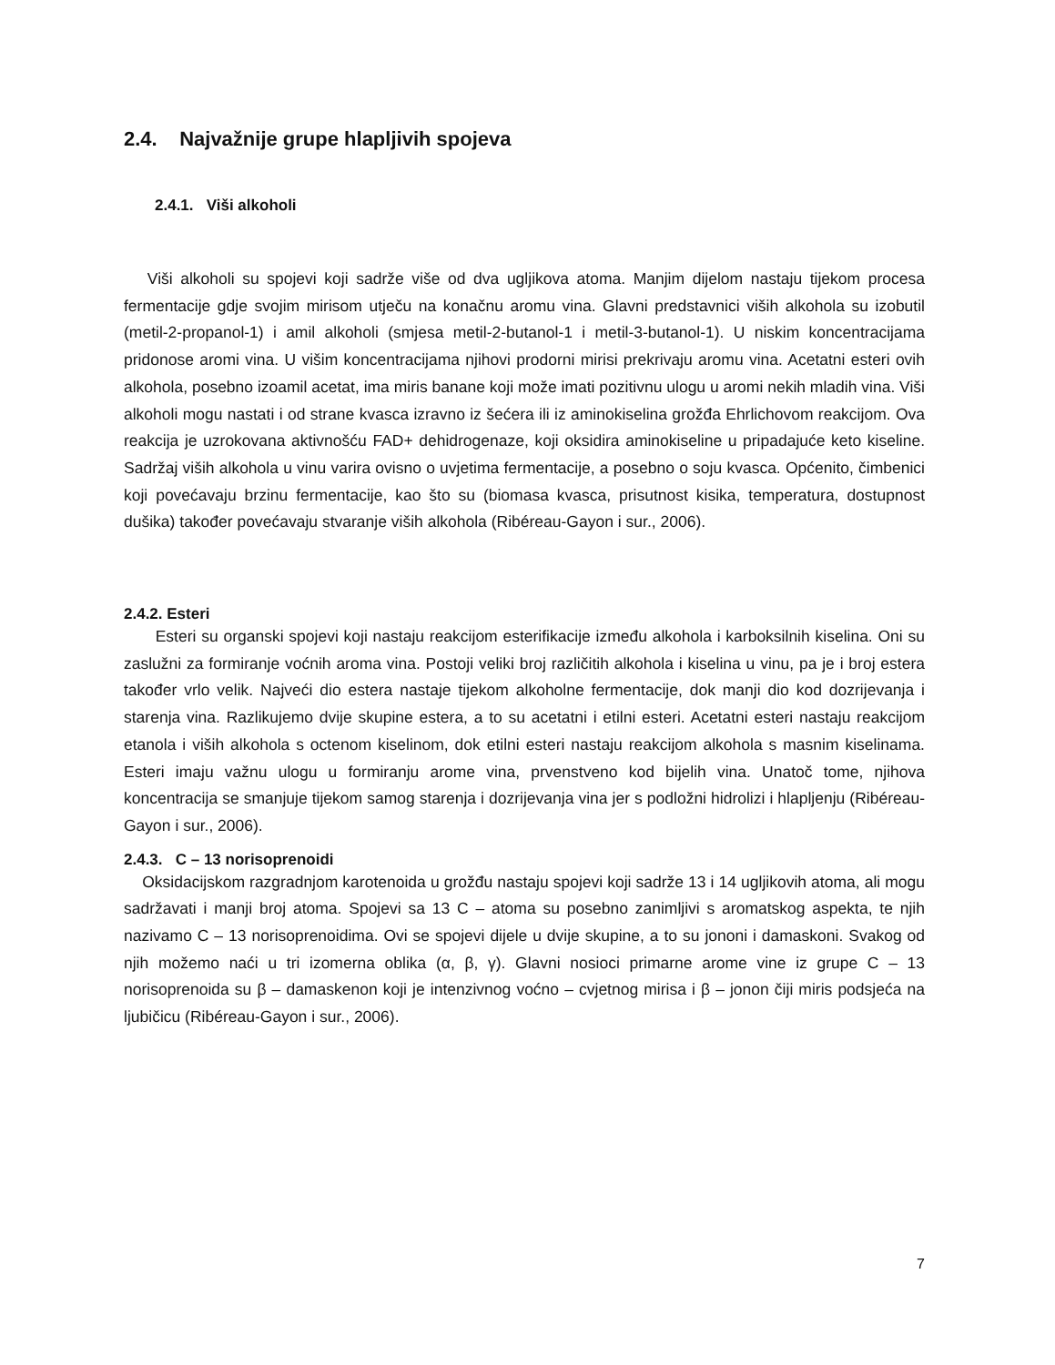2.4. Najvažnije grupe hlapljivih spojeva
2.4.1. Viši alkoholi
Viši alkoholi su spojevi koji sadrže više od dva ugljikova atoma. Manjim dijelom nastaju tijekom procesa fermentacije gdje svojim mirisom utječu na konačnu aromu vina. Glavni predstavnici viših alkohola su izobutil (metil-2-propanol-1) i amil alkoholi (smjesa metil-2-butanol-1 i metil-3-butanol-1). U niskim koncentracijama pridonose aromi vina. U višim koncentracijama njihovi prodorni mirisi prekrivaju aromu vina. Acetatni esteri ovih alkohola, posebno izoamil acetat, ima miris banane koji može imati pozitivnu ulogu u aromi nekih mladih vina. Viši alkoholi mogu nastati i od strane kvasca izravno iz šećera ili iz aminokiselina grožđa Ehrlichovom reakcijom. Ova reakcija je uzrokovana aktivnošću FAD+ dehidrogenaze, koji oksidira aminokiseline u pripadajuće keto kiseline. Sadržaj viših alkohola u vinu varira ovisno o uvjetima fermentacije, a posebno o soju kvasca. Općenito, čimbenici koji povećavaju brzinu fermentacije, kao što su (biomasa kvasca, prisutnost kisika, temperatura, dostupnost dušika) također povećavaju stvaranje viših alkohola (Ribéreau-Gayon i sur., 2006).
2.4.2. Esteri
Esteri su organski spojevi koji nastaju reakcijom esterifikacije između alkohola i karboksilnih kiselina. Oni su zaslužni za formiranje voćnih aroma vina. Postoji veliki broj različitih alkohola i kiselina u vinu, pa je i broj estera također vrlo velik. Najveći dio estera nastaje tijekom alkoholne fermentacije, dok manji dio kod dozrijevanja i starenja vina. Razlikujemo dvije skupine estera, a to su acetatni i etilni esteri. Acetatni esteri nastaju reakcijom etanola i viših alkohola s octenom kiselinom, dok etilni esteri nastaju reakcijom alkohola s masnim kiselinama. Esteri imaju važnu ulogu u formiranju arome vina, prvenstveno kod bijelih vina. Unatoč tome, njihova koncentracija se smanjuje tijekom samog starenja i dozrijevanja vina jer s podložni hidrolizi i hlapljenju (Ribéreau-Gayon i sur., 2006).
2.4.3. C – 13 norisoprenoidi
Oksidacijskom razgradnjom karotenoida u grožđu nastaju spojevi koji sadrže 13 i 14 ugljikovih atoma, ali mogu sadržavati i manji broj atoma. Spojevi sa 13 C – atoma su posebno zanimljivi s aromatskog aspekta, te njih nazivamo C – 13 norisoprenoidima. Ovi se spojevi dijele u dvije skupine, a to su jononi i damaskoni. Svakog od njih možemo naći u tri izomerna oblika (α, β, γ). Glavni nosioci primarne arome vine iz grupe C – 13 norisoprenoida su β – damaskenon koji je intenzivnog voćno – cvjetnog mirisa i β – jonon čiji miris podsjeća na ljubičicu (Ribéreau-Gayon i sur., 2006).
7